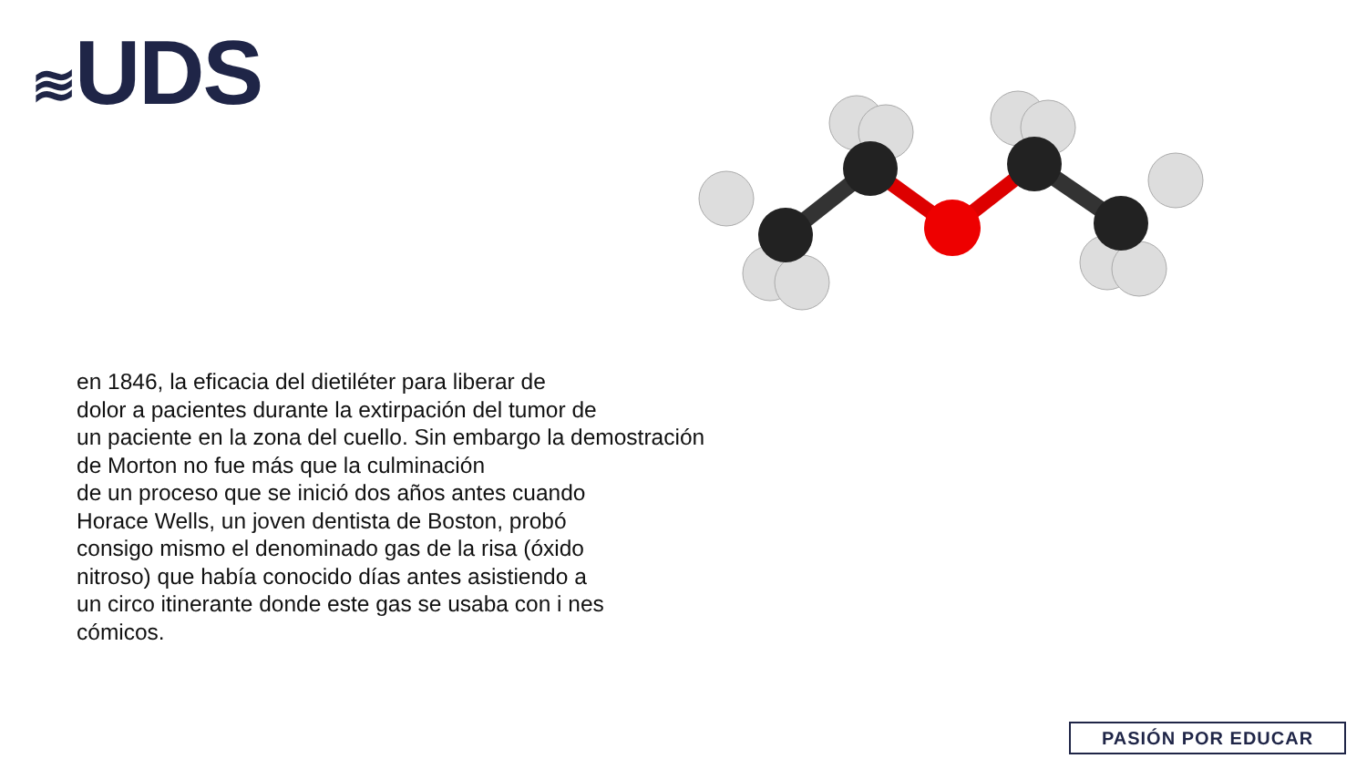≋UDS
en 1846, la eficacia del dietiléter para liberar de
dolor a pacientes durante la extirpación del tumor de
un paciente en la zona del cuello. Sin embargo la demostración
de Morton no fue más que la culminación
de un proceso que se inició dos años antes cuando
Horace Wells, un joven dentista de Boston, probó
consigo mismo el denominado gas de la risa (óxido
nitroso) que había conocido días antes asistiendo a
un circo itinerante donde este gas se usaba con i nes
cómicos.
PASIÓN POR EDUCAR